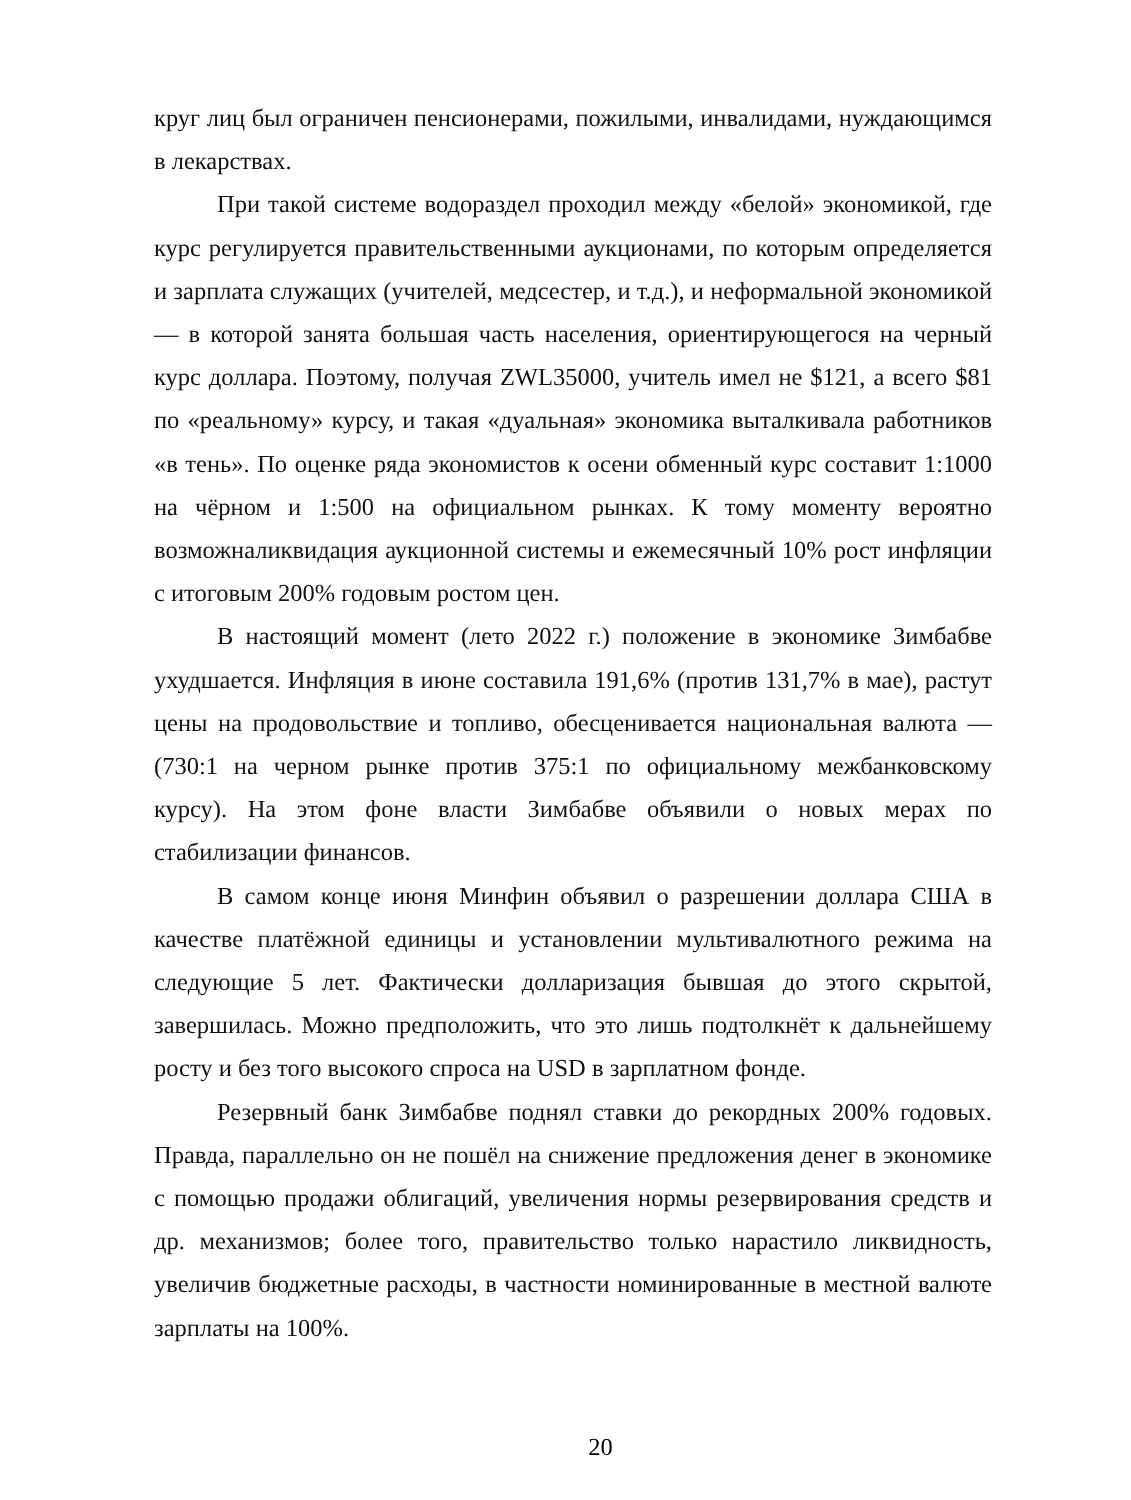круг лиц был ограничен пенсионерами, пожилыми, инвалидами, нуждающимся в лекарствах.
При такой системе водораздел проходил между «белой» экономикой, где курс регулируется правительственными аукционами, по которым определяется и зарплата служащих (учителей, медсестер, и т.д.), и неформальной экономикой — в которой занята большая часть населения, ориентирующегося на черный курс доллара. Поэтому, получая ZWL35000, учитель имел не $121, а всего $81 по «реальному» курсу, и такая «дуальная» экономика выталкивала работников «в тень». По оценке ряда экономистов к осени обменный курс составит 1:1000 на чёрном и 1:500 на официальном рынках. К тому моменту вероятно возможналиквидация аукционной системы и ежемесячный 10% рост инфляции с итоговым 200% годовым ростом цен.
В настоящий момент (лето 2022 г.) положение в экономике Зимбабве ухудшается. Инфляция в июне составила 191,6% (против 131,7% в мае), растут цены на продовольствие и топливо, обесценивается национальная валюта —(730:1 на черном рынке против 375:1 по официальному межбанковскому курсу). На этом фоне власти Зимбабве объявили о новых мерах по стабилизации финансов.
В самом конце июня Минфин объявил о разрешении доллара США в качестве платёжной единицы и установлении мультивалютного режима на следующие 5 лет. Фактически долларизация бывшая до этого скрытой, завершилась. Можно предположить, что это лишь подтолкнёт к дальнейшему росту и без того высокого спроса на USD в зарплатном фонде.
Резервный банк Зимбабве поднял ставки до рекордных 200% годовых. Правда, параллельно он не пошёл на снижение предложения денег в экономике с помощью продажи облигаций, увеличения нормы резервирования средств и др. механизмов; более того, правительство только нарастило ликвидность, увеличив бюджетные расходы, в частности номинированные в местной валюте зарплаты на 100%.
20